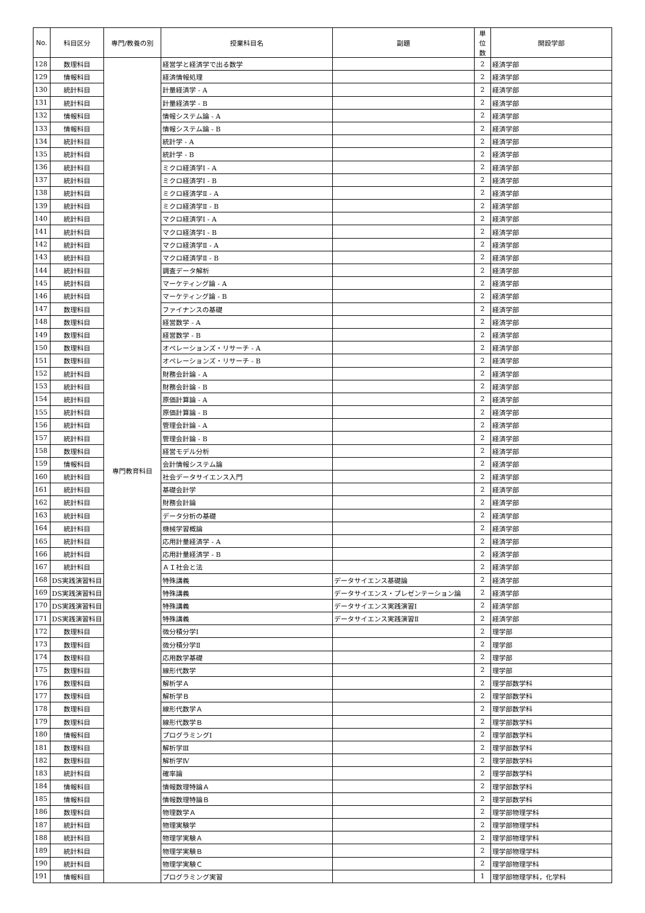| No. | 科目区分 | 専門/教養の別 | 授業科目名 | 副題 | 単 位 数 | 開設学部 |
| --- | --- | --- | --- | --- | --- | --- |
| 128 | 数理科目 | 専門教育科目 | 経営学と経済学で出る数学 | | 2 | 経済学部 |
| 129 | 情報科目 | | 経済情報処理 | | 2 | 経済学部 |
| 130 | 統計科目 | | 計量経済学 - A | | 2 | 経済学部 |
| 131 | 統計科目 | | 計量経済学 - B | | 2 | 経済学部 |
| 132 | 情報科目 | | 情報システム論 - A | | 2 | 経済学部 |
| 133 | 情報科目 | | 情報システム論 - B | | 2 | 経済学部 |
| 134 | 統計科目 | | 統計学 - A | | 2 | 経済学部 |
| 135 | 統計科目 | | 統計学 - B | | 2 | 経済学部 |
| 136 | 統計科目 | | ミクロ経済学Ⅰ - A | | 2 | 経済学部 |
| 137 | 統計科目 | | ミクロ経済学Ⅰ - B | | 2 | 経済学部 |
| 138 | 統計科目 | | ミクロ経済学Ⅱ - A | | 2 | 経済学部 |
| 139 | 統計科目 | | ミクロ経済学Ⅱ - B | | 2 | 経済学部 |
| 140 | 統計科目 | | マクロ経済学Ⅰ - A | | 2 | 経済学部 |
| 141 | 統計科目 | | マクロ経済学Ⅰ - B | | 2 | 経済学部 |
| 142 | 統計科目 | | マクロ経済学Ⅱ - A | | 2 | 経済学部 |
| 143 | 統計科目 | | マクロ経済学Ⅱ - B | | 2 | 経済学部 |
| 144 | 統計科目 | | 調査データ解析 | | 2 | 経済学部 |
| 145 | 統計科目 | | マーケティング論 - A | | 2 | 経済学部 |
| 146 | 統計科目 | | マーケティング論 - B | | 2 | 経済学部 |
| 147 | 数理科目 | | ファイナンスの基礎 | | 2 | 経済学部 |
| 148 | 数理科目 | | 経営数学 - A | | 2 | 経済学部 |
| 149 | 数理科目 | | 経営数学 - B | | 2 | 経済学部 |
| 150 | 数理科目 | | オペレーションズ・リサーチ - A | | 2 | 経済学部 |
| 151 | 数理科目 | | オペレーションズ・リサーチ - B | | 2 | 経済学部 |
| 152 | 統計科目 | | 財務会計論 - A | | 2 | 経済学部 |
| 153 | 統計科目 | | 財務会計論 - B | | 2 | 経済学部 |
| 154 | 統計科目 | | 原価計算論 - A | | 2 | 経済学部 |
| 155 | 統計科目 | | 原価計算論 - B | | 2 | 経済学部 |
| 156 | 統計科目 | | 管理会計論 - A | | 2 | 経済学部 |
| 157 | 統計科目 | | 管理会計論 - B | | 2 | 経済学部 |
| 158 | 数理科目 | | 経営モデル分析 | | 2 | 経済学部 |
| 159 | 情報科目 | | 会計情報システム論 | | 2 | 経済学部 |
| 160 | 統計科目 | | 社会データサイエンス入門 | | 2 | 経済学部 |
| 161 | 統計科目 | | 基礎会計学 | | 2 | 経済学部 |
| 162 | 統計科目 | | 財務会計論 | | 2 | 経済学部 |
| 163 | 統計科目 | | データ分析の基礎 | | 2 | 経済学部 |
| 164 | 統計科目 | | 機械学習概論 | | 2 | 経済学部 |
| 165 | 統計科目 | | 応用計量経済学 - A | | 2 | 経済学部 |
| 166 | 統計科目 | | 応用計量経済学 - B | | 2 | 経済学部 |
| 167 | 統計科目 | | ＡＩ社会と法 | | 2 | 経済学部 |
| 168 | DS実践演習科目 | | 特殊講義 | データサイエンス基礎論 | 2 | 経済学部 |
| 169 | DS実践演習科目 | | 特殊講義 | データサイエンス・プレゼンテーション論 | 2 | 経済学部 |
| 170 | DS実践演習科目 | | 特殊講義 | データサイエンス実践演習Ⅰ | 2 | 経済学部 |
| 171 | DS実践演習科目 | | 特殊講義 | データサイエンス実践演習Ⅱ | 2 | 経済学部 |
| 172 | 数理科目 | | 微分積分学Ⅰ | | 2 | 理学部 |
| 173 | 数理科目 | | 微分積分学Ⅱ | | 2 | 理学部 |
| 174 | 数理科目 | | 応用数学基礎 | | 2 | 理学部 |
| 175 | 数理科目 | | 線形代数学 | | 2 | 理学部 |
| 176 | 数理科目 | | 解析学Ａ | | 2 | 理学部数学科 |
| 177 | 数理科目 | | 解析学Ｂ | | 2 | 理学部数学科 |
| 178 | 数理科目 | | 線形代数学Ａ | | 2 | 理学部数学科 |
| 179 | 数理科目 | | 線形代数学Ｂ | | 2 | 理学部数学科 |
| 180 | 情報科目 | | プログラミングⅠ | | 2 | 理学部数学科 |
| 181 | 数理科目 | | 解析学Ⅲ | | 2 | 理学部数学科 |
| 182 | 数理科目 | | 解析学Ⅳ | | 2 | 理学部数学科 |
| 183 | 統計科目 | | 確率論 | | 2 | 理学部数学科 |
| 184 | 情報科目 | | 情報数理特論Ａ | | 2 | 理学部数学科 |
| 185 | 情報科目 | | 情報数理特論Ｂ | | 2 | 理学部数学科 |
| 186 | 数理科目 | | 物理数学Ａ | | 2 | 理学部物理学科 |
| 187 | 統計科目 | | 物理実験学 | | 2 | 理学部物理学科 |
| 188 | 統計科目 | | 物理学実験Ａ | | 2 | 理学部物理学科 |
| 189 | 統計科目 | | 物理学実験Ｂ | | 2 | 理学部物理学科 |
| 190 | 統計科目 | | 物理学実験Ｃ | | 2 | 理学部物理学科 |
| 191 | 情報科目 | | プログラミング実習 | | 1 | 理学部物理学科，化学科 |